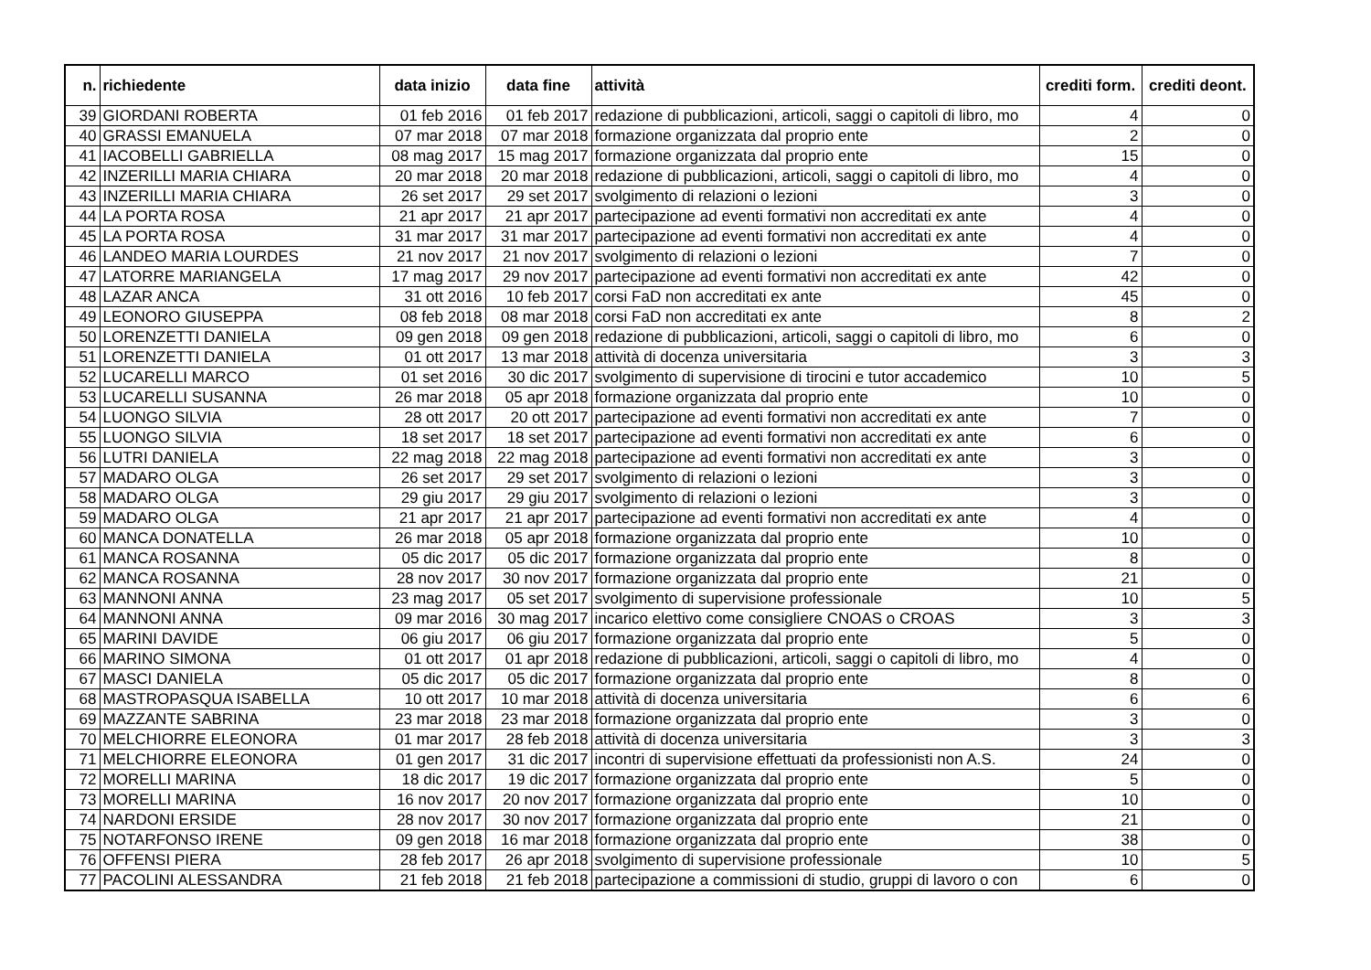| n. | richiedente | data inizio | data fine | attività | crediti form. | crediti deont. |
| --- | --- | --- | --- | --- | --- | --- |
| 39 | GIORDANI ROBERTA | 01 feb 2016 | 01 feb 2017 | redazione di pubblicazioni, articoli, saggi o capitoli di libro, mo | 4 | 0 |
| 40 | GRASSI EMANUELA | 07 mar 2018 | 07 mar 2018 | formazione organizzata dal proprio ente | 2 | 0 |
| 41 | IACOBELLI GABRIELLA | 08 mag 2017 | 15 mag 2017 | formazione organizzata dal proprio ente | 15 | 0 |
| 42 | INZERILLI MARIA CHIARA | 20 mar 2018 | 20 mar 2018 | redazione di pubblicazioni, articoli, saggi o capitoli di libro, mo | 4 | 0 |
| 43 | INZERILLI MARIA CHIARA | 26 set 2017 | 29 set 2017 | svolgimento di relazioni o lezioni | 3 | 0 |
| 44 | LA PORTA ROSA | 21 apr 2017 | 21 apr 2017 | partecipazione ad eventi formativi non accreditati ex ante | 4 | 0 |
| 45 | LA PORTA ROSA | 31 mar 2017 | 31 mar 2017 | partecipazione ad eventi formativi non accreditati ex ante | 4 | 0 |
| 46 | LANDEO MARIA LOURDES | 21 nov 2017 | 21 nov 2017 | svolgimento di relazioni o lezioni | 7 | 0 |
| 47 | LATORRE MARIANGELA | 17 mag 2017 | 29 nov 2017 | partecipazione ad eventi formativi non accreditati ex ante | 42 | 0 |
| 48 | LAZAR ANCA | 31 ott 2016 | 10 feb 2017 | corsi FaD non accreditati ex ante | 45 | 0 |
| 49 | LEONORO GIUSEPPA | 08 feb 2018 | 08 mar 2018 | corsi FaD non accreditati ex ante | 8 | 2 |
| 50 | LORENZETTI DANIELA | 09 gen 2018 | 09 gen 2018 | redazione di pubblicazioni, articoli, saggi o capitoli di libro, mo | 6 | 0 |
| 51 | LORENZETTI DANIELA | 01 ott 2017 | 13 mar 2018 | attività di docenza universitaria | 3 | 3 |
| 52 | LUCARELLI MARCO | 01 set 2016 | 30 dic 2017 | svolgimento di supervisione di tirocini e tutor accademico | 10 | 5 |
| 53 | LUCARELLI SUSANNA | 26 mar 2018 | 05 apr 2018 | formazione organizzata dal proprio ente | 10 | 0 |
| 54 | LUONGO SILVIA | 28 ott 2017 | 20 ott 2017 | partecipazione ad eventi formativi non accreditati ex ante | 7 | 0 |
| 55 | LUONGO SILVIA | 18 set 2017 | 18 set 2017 | partecipazione ad eventi formativi non accreditati ex ante | 6 | 0 |
| 56 | LUTRI DANIELA | 22 mag 2018 | 22 mag 2018 | partecipazione ad eventi formativi non accreditati ex ante | 3 | 0 |
| 57 | MADARO OLGA | 26 set 2017 | 29 set 2017 | svolgimento di relazioni o lezioni | 3 | 0 |
| 58 | MADARO OLGA | 29 giu 2017 | 29 giu 2017 | svolgimento di relazioni o lezioni | 3 | 0 |
| 59 | MADARO OLGA | 21 apr 2017 | 21 apr 2017 | partecipazione ad eventi formativi non accreditati ex ante | 4 | 0 |
| 60 | MANCA DONATELLA | 26 mar 2018 | 05 apr 2018 | formazione organizzata dal proprio ente | 10 | 0 |
| 61 | MANCA ROSANNA | 05 dic 2017 | 05 dic 2017 | formazione organizzata dal proprio ente | 8 | 0 |
| 62 | MANCA ROSANNA | 28 nov 2017 | 30 nov 2017 | formazione organizzata dal proprio ente | 21 | 0 |
| 63 | MANNONI ANNA | 23 mag 2017 | 05 set 2017 | svolgimento di supervisione professionale | 10 | 5 |
| 64 | MANNONI ANNA | 09 mar 2016 | 30 mag 2017 | incarico elettivo come consigliere CNOAS o CROAS | 3 | 3 |
| 65 | MARINI DAVIDE | 06 giu 2017 | 06 giu 2017 | formazione organizzata dal proprio ente | 5 | 0 |
| 66 | MARINO SIMONA | 01 ott 2017 | 01 apr 2018 | redazione di pubblicazioni, articoli, saggi o capitoli di libro, mo | 4 | 0 |
| 67 | MASCI DANIELA | 05 dic 2017 | 05 dic 2017 | formazione organizzata dal proprio ente | 8 | 0 |
| 68 | MASTROPASQUA ISABELLA | 10 ott 2017 | 10 mar 2018 | attività di docenza universitaria | 6 | 6 |
| 69 | MAZZANTE SABRINA | 23 mar 2018 | 23 mar 2018 | formazione organizzata dal proprio ente | 3 | 0 |
| 70 | MELCHIORRE ELEONORA | 01 mar 2017 | 28 feb 2018 | attività di docenza universitaria | 3 | 3 |
| 71 | MELCHIORRE ELEONORA | 01 gen 2017 | 31 dic 2017 | incontri di supervisione effettuati da professionisti non A.S. | 24 | 0 |
| 72 | MORELLI MARINA | 18 dic 2017 | 19 dic 2017 | formazione organizzata dal proprio ente | 5 | 0 |
| 73 | MORELLI MARINA | 16 nov 2017 | 20 nov 2017 | formazione organizzata dal proprio ente | 10 | 0 |
| 74 | NARDONI ERSIDE | 28 nov 2017 | 30 nov 2017 | formazione organizzata dal proprio ente | 21 | 0 |
| 75 | NOTARFONSO IRENE | 09 gen 2018 | 16 mar 2018 | formazione organizzata dal proprio ente | 38 | 0 |
| 76 | OFFENSI PIERA | 28 feb 2017 | 26 apr 2018 | svolgimento di supervisione professionale | 10 | 5 |
| 77 | PACOLINI ALESSANDRA | 21 feb 2018 | 21 feb 2018 | partecipazione a commissioni di studio, gruppi di lavoro o con | 6 | 0 |